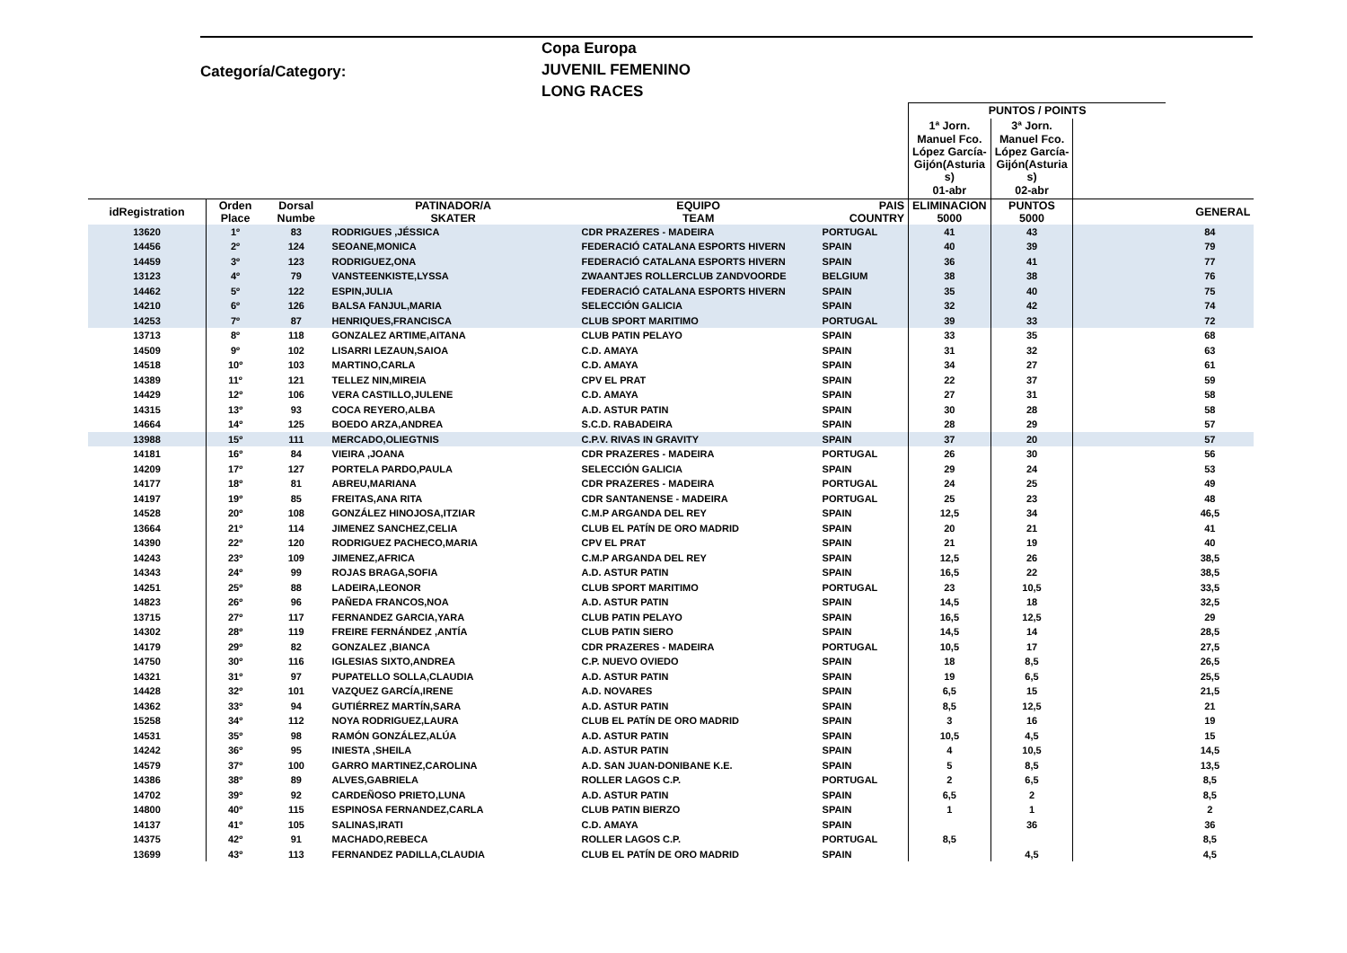Categoría/Category:
Copa Europa
JUVENIL FEMENINO
LONG RACES
| | | | | | | PUNTOS / POINTS | | | |
| | | | | | | 1ª Jorn. | 3ª Jorn. | | |
| | | | | | | Manuel Fco. López García- Gijón(Asturia s) | Manuel Fco. López García- Gijón(Asturia s) | | |
| | | | | | | 01-abr | 02-abr | | |
| idRegistration | Orden Place | Dorsal Numbe | PATINADOR/A SKATER | EQUIPO TEAM | PAIS COUNTRY | ELIMINACION 5000 | PUNTOS 5000 | | GENERAL |
| 13620 | 1º | 83 | RODRIGUES ,JÉSSICA | CDR PRAZERES - MADEIRA | PORTUGAL | 41 | 43 | | 84 |
| 14456 | 2º | 124 | SEOANE,MONICA | FEDERACIÓ CATALANA ESPORTS HIVERN | SPAIN | 40 | 39 | | 79 |
| 14459 | 3º | 123 | RODRIGUEZ,ONA | FEDERACIÓ CATALANA ESPORTS HIVERN | SPAIN | 36 | 41 | | 77 |
| 13123 | 4º | 79 | VANSTEENKISTE,LYSSA | ZWAANTJES ROLLERCLUB ZANDVOORDE | BELGIUM | 38 | 38 | | 76 |
| 14462 | 5º | 122 | ESPIN,JULIA | FEDERACIÓ CATALANA ESPORTS HIVERN | SPAIN | 35 | 40 | | 75 |
| 14210 | 6º | 126 | BALSA FANJUL,MARIA | SELECCIÓN GALICIA | SPAIN | 32 | 42 | | 74 |
| 14253 | 7º | 87 | HENRIQUES,FRANCISCA | CLUB SPORT MARITIMO | PORTUGAL | 39 | 33 | | 72 |
| 13713 | 8º | 118 | GONZALEZ ARTIME,AITANA | CLUB PATIN PELAYO | SPAIN | 33 | 35 | | 68 |
| 14509 | 9º | 102 | LISARRI LEZAUN,SAIOA | C.D. AMAYA | SPAIN | 31 | 32 | | 63 |
| 14518 | 10º | 103 | MARTINO,CARLA | C.D. AMAYA | SPAIN | 34 | 27 | | 61 |
| 14389 | 11º | 121 | TELLEZ NIN,MIREIA | CPV EL PRAT | SPAIN | 22 | 37 | | 59 |
| 14429 | 12º | 106 | VERA CASTILLO,JULENE | C.D. AMAYA | SPAIN | 27 | 31 | | 58 |
| 14315 | 13º | 93 | COCA REYERO,ALBA | A.D. ASTUR PATIN | SPAIN | 30 | 28 | | 58 |
| 14664 | 14º | 125 | BOEDO ARZA,ANDREA | S.C.D. RABADEIRA | SPAIN | 28 | 29 | | 57 |
| 13988 | 15º | 111 | MERCADO,OLIEGTNIS | C.P.V. RIVAS IN GRAVITY | SPAIN | 37 | 20 | | 57 |
| 14181 | 16º | 84 | VIEIRA ,JOANA | CDR PRAZERES - MADEIRA | PORTUGAL | 26 | 30 | | 56 |
| 14209 | 17º | 127 | PORTELA PARDO,PAULA | SELECCIÓN GALICIA | SPAIN | 29 | 24 | | 53 |
| 14177 | 18º | 81 | ABREU,MARIANA | CDR PRAZERES - MADEIRA | PORTUGAL | 24 | 25 | | 49 |
| 14197 | 19º | 85 | FREITAS,ANA RITA | CDR SANTANENSE - MADEIRA | PORTUGAL | 25 | 23 | | 48 |
| 14528 | 20º | 108 | GONZÁLEZ HINOJOSA,ITZIAR | C.M.P ARGANDA DEL REY | SPAIN | 12,5 | 34 | | 46,5 |
| 13664 | 21º | 114 | JIMENEZ SANCHEZ,CELIA | CLUB EL PATÍN DE ORO MADRID | SPAIN | 20 | 21 | | 41 |
| 14390 | 22º | 120 | RODRIGUEZ PACHECO,MARIA | CPV EL PRAT | SPAIN | 21 | 19 | | 40 |
| 14243 | 23º | 109 | JIMENEZ,AFRICA | C.M.P ARGANDA DEL REY | SPAIN | 12,5 | 26 | | 38,5 |
| 14343 | 24º | 99 | ROJAS BRAGA,SOFIA | A.D. ASTUR PATIN | SPAIN | 16,5 | 22 | | 38,5 |
| 14251 | 25º | 88 | LADEIRA,LEONOR | CLUB SPORT MARITIMO | PORTUGAL | 23 | 10,5 | | 33,5 |
| 14823 | 26º | 96 | PAÑEDA FRANCOS,NOA | A.D. ASTUR PATIN | SPAIN | 14,5 | 18 | | 32,5 |
| 13715 | 27º | 117 | FERNANDEZ GARCIA,YARA | CLUB PATIN PELAYO | SPAIN | 16,5 | 12,5 | | 29 |
| 14302 | 28º | 119 | FREIRE FERNÁNDEZ ,ANTÍA | CLUB PATIN SIERO | SPAIN | 14,5 | 14 | | 28,5 |
| 14179 | 29º | 82 | GONZALEZ ,BIANCA | CDR PRAZERES - MADEIRA | PORTUGAL | 10,5 | 17 | | 27,5 |
| 14750 | 30º | 116 | IGLESIAS SIXTO,ANDREA | C.P. NUEVO OVIEDO | SPAIN | 18 | 8,5 | | 26,5 |
| 14321 | 31º | 97 | PUPATELLO SOLLA,CLAUDIA | A.D. ASTUR PATIN | SPAIN | 19 | 6,5 | | 25,5 |
| 14428 | 32º | 101 | VAZQUEZ GARCÍA,IRENE | A.D. NOVARES | SPAIN | 6,5 | 15 | | 21,5 |
| 14362 | 33º | 94 | GUTIÉRREZ MARTÍN,SARA | A.D. ASTUR PATIN | SPAIN | 8,5 | 12,5 | | 21 |
| 15258 | 34º | 112 | NOYA RODRIGUEZ,LAURA | CLUB EL PATÍN DE ORO MADRID | SPAIN | 3 | 16 | | 19 |
| 14531 | 35º | 98 | RAMÓN GONZÁLEZ,ALÚA | A.D. ASTUR PATIN | SPAIN | 10,5 | 4,5 | | 15 |
| 14242 | 36º | 95 | INIESTA ,SHEILA | A.D. ASTUR PATIN | SPAIN | 4 | 10,5 | | 14,5 |
| 14579 | 37º | 100 | GARRO MARTINEZ,CAROLINA | A.D. SAN JUAN-DONIBANE K.E. | SPAIN | 5 | 8,5 | | 13,5 |
| 14386 | 38º | 89 | ALVES,GABRIELA | ROLLER LAGOS C.P. | PORTUGAL | 2 | 6,5 | | 8,5 |
| 14702 | 39º | 92 | CARDEÑOSO PRIETO,LUNA | A.D. ASTUR PATIN | SPAIN | 6,5 | 2 | | 8,5 |
| 14800 | 40º | 115 | ESPINOSA FERNANDEZ,CARLA | CLUB PATIN BIERZO | SPAIN | 1 | 1 | | 2 |
| 14137 | 41º | 105 | SALINAS,IRATI | C.D. AMAYA | SPAIN | | 36 | | 36 |
| 14375 | 42º | 91 | MACHADO,REBECA | ROLLER LAGOS C.P. | PORTUGAL | 8,5 | | | 8,5 |
| 13699 | 43º | 113 | FERNANDEZ PADILLA,CLAUDIA | CLUB EL PATÍN DE ORO MADRID | SPAIN | | 4,5 | | 4,5 |